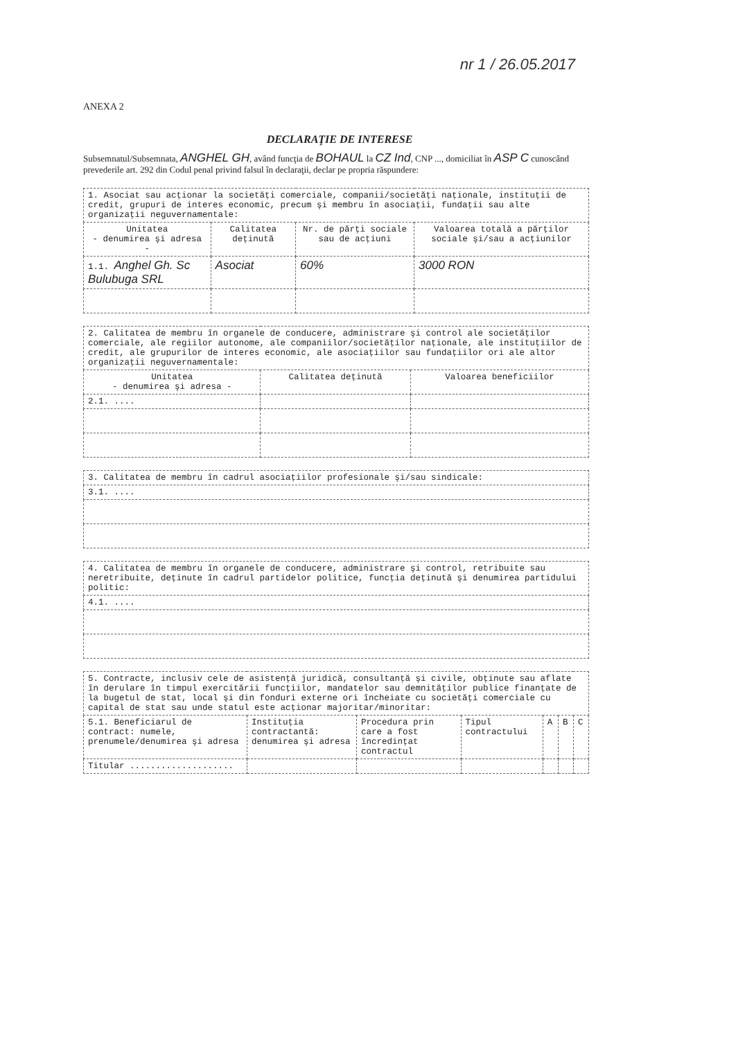nr 1 / 26.05.2017
ANEXA 2
DECLARAŢIE DE INTERESE
Subsemnatul/Subsemnata, ANGHEL GH, având funcţia de BOHAUL la CZ Ind, CNP ..., domiciliat în ASP C cunoscând prevederile art. 292 din Codul penal privind falsul în declaraţii, declar pe propria răspundere:
| 1. Asociat sau acţionar la societăţi comerciale, companii/societăţi naţionale, instituţii de credit, grupuri de interes economic, precum şi membru în asociaţii, fundaţii sau alte organizaţii neguvernamentale: | | | |
| Unitatea - denumirea şi adresa - | Calitatea deţinută | Nr. de părţi sociale sau de acţiuni | Valoarea totală a părţilor sociale şi/sau a acţiunilor |
| 1.1. Anghel Gh. Sc Bulubuga SRL | Asociat | 60% | 3000 RON |
| 2. Calitatea de membru în organele de conducere, administrare şi control ale societăţilor comerciale, ale regiilor autonome, ale companiilor/societăţilor naţionale, ale instituţiilor de credit, ale grupurilor de interes economic, ale asociaţiilor sau fundaţiilor ori ale altor organizaţii neguvernamentale: | | |
| Unitatea - denumirea şi adresa - | Calitatea deţinută | Valoarea beneficiilor |
| 2.1. .... | | |
| 3. Calitatea de membru în cadrul asociaţiilor profesionale şi/sau sindicale: |
| 3.1. .... |
| 4. Calitatea de membru în organele de conducere, administrare şi control, retribuite sau neretribuite, deţinute în cadrul partidelor politice, funcţia deţinută şi denumirea partidului politic: |
| 4.1. .... |
| 5. Contracte, inclusiv cele de asistenţă juridică, consultanţă şi civile, obţinute sau aflate în derulare în timpul exercitării funcţiilor, mandatelor sau demnităţilor publice finanţate de la bugetul de stat, local şi din fonduri externe ori încheiate cu societăţi comerciale cu capital de stat sau unde statul este acţionar majoritar/minoritar: | | | | | | |
| 5.1. Beneficiarul de contract: numele, prenumele/denumirea şi adresa | Instituţia contractantă: denumirea şi adresa | Procedura prin care a fost încredinţat contractul | Tipul contractului | A | B | C |
| Titular .................... | | | | | | |